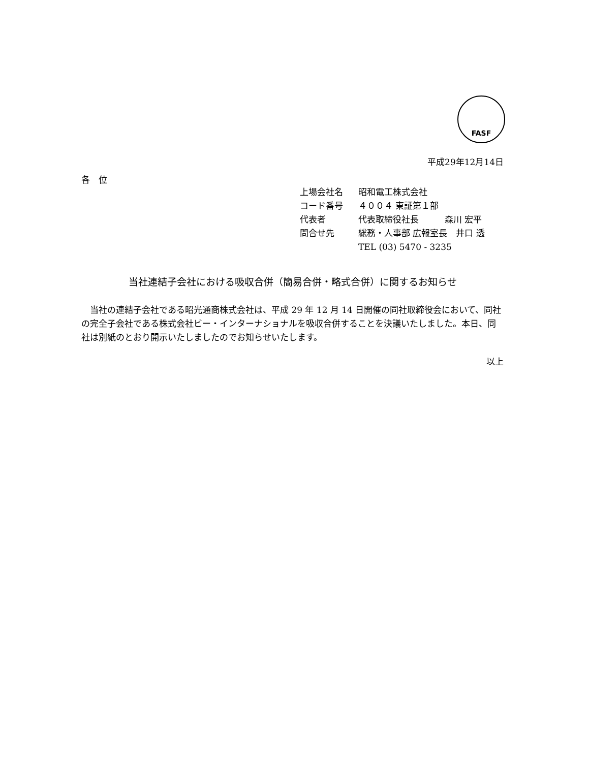FASF
平成29年12月14日
各　位
| 上場会社名 | 昭和電工株式会社 |
| コード番号 | ４００４ 東証第１部 |
| 代表者 | 代表取締役社長 森川 宏平 |
| 問合せ先 | 総務・人事部 広報室長 井口 透 |
| | TEL (03) 5470 - 3235 |
当社連結子会社における吸収合併（簡易合併・略式合併）に関するお知らせ
当社の連結子会社である昭光通商株式会社は、平成 29 年 12 月 14 日開催の同社取締役会において、同社の完全子会社である株式会社ビー・インターナショナルを吸収合併することを決議いたしました。本日、同社は別紙のとおり開示いたしましたのでお知らせいたします。
以上